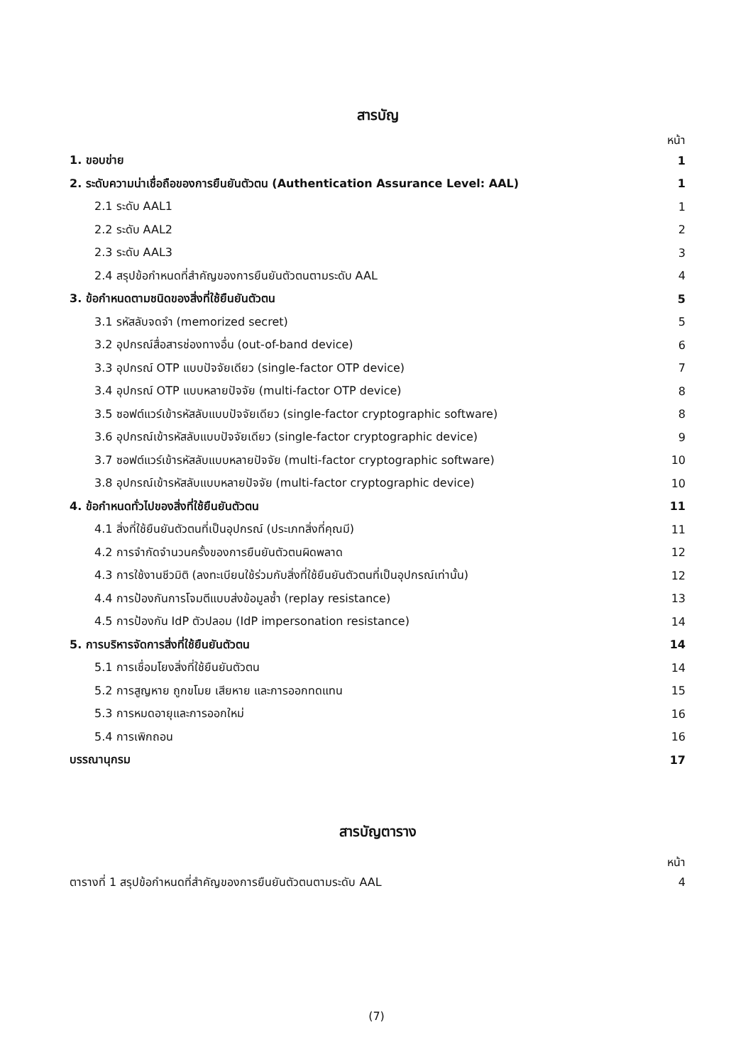สารบัญ
หน้า
| 1. ขอบข่าย | 1 |
| 2. ระดับความน่าเชื่อถือของการยืนยันตัวตน (Authentication Assurance Level: AAL) | 1 |
| 2.1 ระดับ AAL1 | 1 |
| 2.2 ระดับ AAL2 | 2 |
| 2.3 ระดับ AAL3 | 3 |
| 2.4 สรุปข้อกำหนดที่สำคัญของการยืนยันตัวตนตามระดับ AAL | 4 |
| 3. ข้อกำหนดตามชนิดของสิ่งที่ใช้ยืนยันตัวตน | 5 |
| 3.1 รหัสลับจดจำ (memorized secret) | 5 |
| 3.2 อุปกรณ์สื่อสารช่องทางอื่น (out-of-band device) | 6 |
| 3.3 อุปกรณ์ OTP แบบปัจจัยเดียว (single-factor OTP device) | 7 |
| 3.4 อุปกรณ์ OTP แบบหลายปัจจัย (multi-factor OTP device) | 8 |
| 3.5 ซอฟต์แวร์เข้ารหัสลับแบบปัจจัยเดียว (single-factor cryptographic software) | 8 |
| 3.6 อุปกรณ์เข้ารหัสลับแบบปัจจัยเดียว (single-factor cryptographic device) | 9 |
| 3.7 ซอฟต์แวร์เข้ารหัสลับแบบหลายปัจจัย (multi-factor cryptographic software) | 10 |
| 3.8 อุปกรณ์เข้ารหัสลับแบบหลายปัจจัย (multi-factor cryptographic device) | 10 |
| 4. ข้อกำหนดทั่วไปของสิ่งที่ใช้ยืนยันตัวตน | 11 |
| 4.1 สิ่งที่ใช้ยืนยันตัวตนที่เป็นอุปกรณ์ (ประเภทสิ่งที่คุณมี) | 11 |
| 4.2 การจำกัดจำนวนครั้งของการยืนยันตัวตนผิดพลาด | 12 |
| 4.3 การใช้งานชีวมิติ (ลงทะเบียนใช้ร่วมกับสิ่งที่ใช้ยืนยันตัวตนที่เป็นอุปกรณ์เท่านั้น) | 12 |
| 4.4 การป้องกันการโจมตีแบบส่งข้อมูลซ้ำ (replay resistance) | 13 |
| 4.5 การป้องกัน IdP ตัวปลอม (IdP impersonation resistance) | 14 |
| 5. การบริหารจัดการสิ่งที่ใช้ยืนยันตัวตน | 14 |
| 5.1 การเชื่อมโยงสิ่งที่ใช้ยืนยันตัวตน | 14 |
| 5.2 การสูญหาย ถูกขโมย เสียหาย และการออกทดแทน | 15 |
| 5.3 การหมดอายุและการออกใหม่ | 16 |
| 5.4 การเพิกถอน | 16 |
| บรรณานุกรม | 17 |
สารบัญตาราง
หน้า
| ตารางที่ 1 สรุปข้อกำหนดที่สำคัญของการยืนยันตัวตนตามระดับ AAL | 4 |
(7)